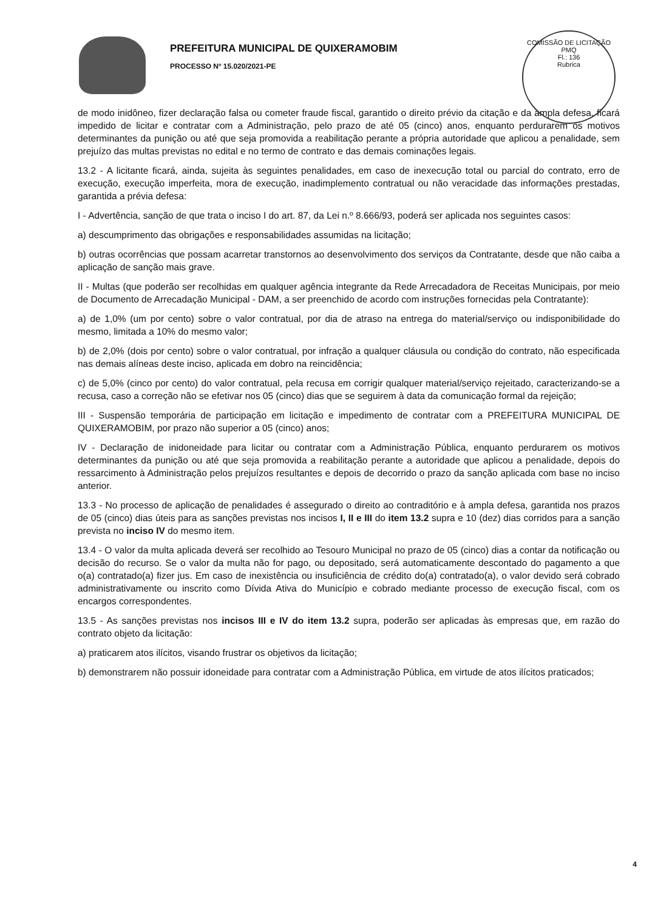PREFEITURA MUNICIPAL DE QUIXERAMOBIM
PROCESSO Nº 15.020/2021-PE
COMISSÃO DE LICITAÇÃO
PMQ
Fl.: 136
Rubrica
de modo inidôneo, fizer declaração falsa ou cometer fraude fiscal, garantido o direito prévio da citação e da ampla defesa, ficará impedido de licitar e contratar com a Administração, pelo prazo de até 05 (cinco) anos, enquanto perdurarem os motivos determinantes da punição ou até que seja promovida a reabilitação perante a própria autoridade que aplicou a penalidade, sem prejuízo das multas previstas no edital e no termo de contrato e das demais cominações legais.
13.2 - A licitante ficará, ainda, sujeita às seguintes penalidades, em caso de inexecução total ou parcial do contrato, erro de execução, execução imperfeita, mora de execução, inadimplemento contratual ou não veracidade das informações prestadas, garantida a prévia defesa:
I - Advertência, sanção de que trata o inciso I do art. 87, da Lei n.º 8.666/93, poderá ser aplicada nos seguintes casos:
a) descumprimento das obrigações e responsabilidades assumidas na licitação;
b) outras ocorrências que possam acarretar transtornos ao desenvolvimento dos serviços da Contratante, desde que não caiba a aplicação de sanção mais grave.
II - Multas (que poderão ser recolhidas em qualquer agência integrante da Rede Arrecadadora de Receitas Municipais, por meio de Documento de Arrecadação Municipal - DAM, a ser preenchido de acordo com instruções fornecidas pela Contratante):
a) de 1,0% (um por cento) sobre o valor contratual, por dia de atraso na entrega do material/serviço ou indisponibilidade do mesmo, limitada a 10% do mesmo valor;
b) de 2,0% (dois por cento) sobre o valor contratual, por infração a qualquer cláusula ou condição do contrato, não especificada nas demais alíneas deste inciso, aplicada em dobro na reincidência;
c) de 5,0% (cinco por cento) do valor contratual, pela recusa em corrigir qualquer material/serviço rejeitado, caracterizando-se a recusa, caso a correção não se efetivar nos 05 (cinco) dias que se seguirem à data da comunicação formal da rejeição;
III - Suspensão temporária de participação em licitação e impedimento de contratar com a PREFEITURA MUNICIPAL DE QUIXERAMOBIM, por prazo não superior a 05 (cinco) anos;
IV - Declaração de inidoneidade para licitar ou contratar com a Administração Pública, enquanto perdurarem os motivos determinantes da punição ou até que seja promovida a reabilitação perante a autoridade que aplicou a penalidade, depois do ressarcimento à Administração pelos prejuízos resultantes e depois de decorrido o prazo da sanção aplicada com base no inciso anterior.
13.3 - No processo de aplicação de penalidades é assegurado o direito ao contraditório e à ampla defesa, garantida nos prazos de 05 (cinco) dias úteis para as sanções previstas nos incisos I, II e III do item 13.2 supra e 10 (dez) dias corridos para a sanção prevista no inciso IV do mesmo item.
13.4 - O valor da multa aplicada deverá ser recolhido ao Tesouro Municipal no prazo de 05 (cinco) dias a contar da notificação ou decisão do recurso. Se o valor da multa não for pago, ou depositado, será automaticamente descontado do pagamento a que o(a) contratado(a) fizer jus. Em caso de inexistência ou insuficiência de crédito do(a) contratado(a), o valor devido será cobrado administrativamente ou inscrito como Dívida Ativa do Município e cobrado mediante processo de execução fiscal, com os encargos correspondentes.
13.5 - As sanções previstas nos incisos III e IV do item 13.2 supra, poderão ser aplicadas às empresas que, em razão do contrato objeto da licitação:
a) praticarem atos ilícitos, visando frustrar os objetivos da licitação;
b) demonstrarem não possuir idoneidade para contratar com a Administração Pública, em virtude de atos ilícitos praticados;
4